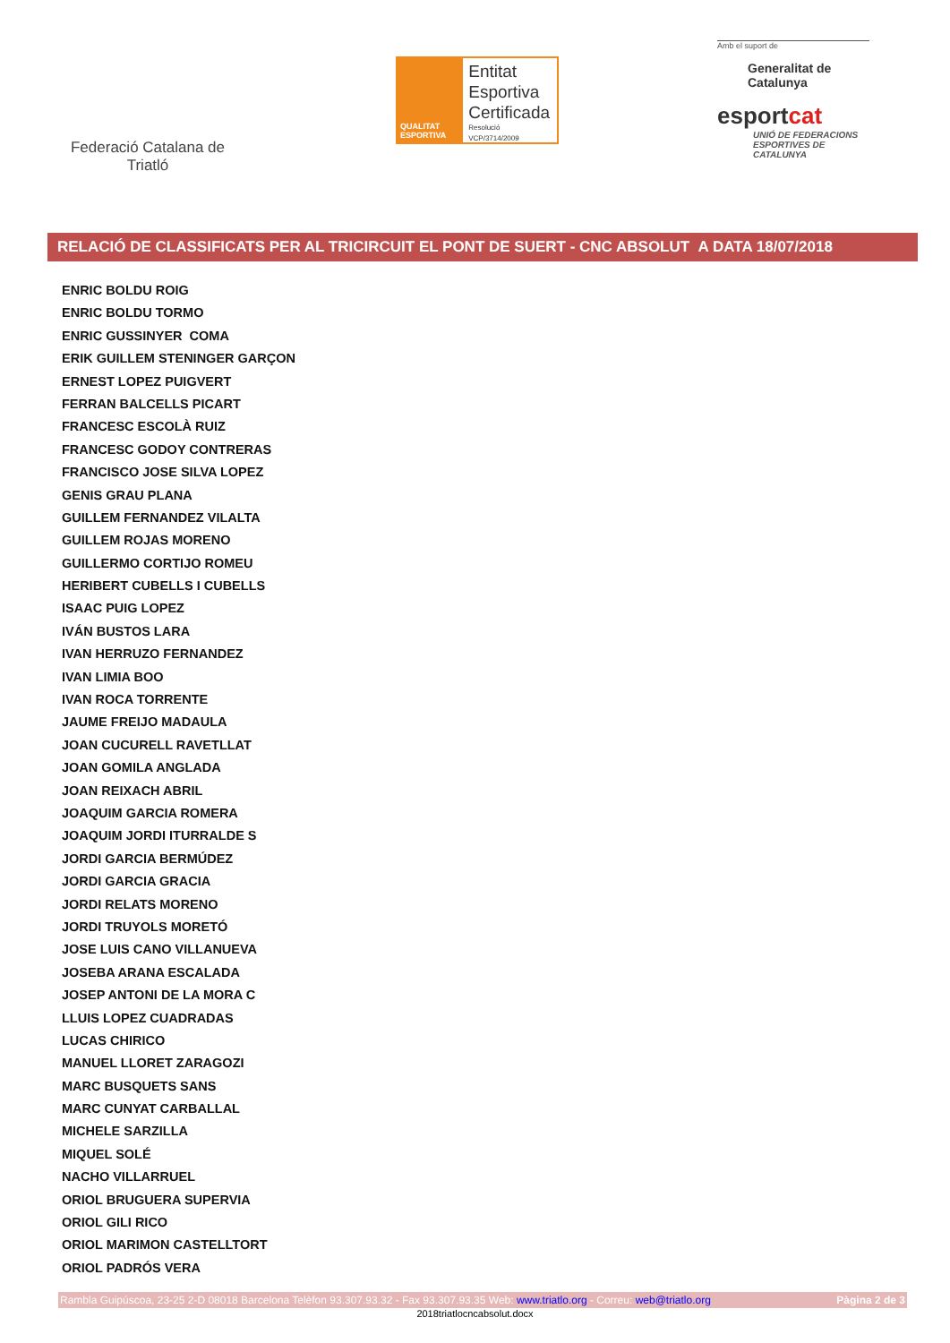Federació Catalana de Triatló
QUALITAT ESPORTIVA
Entitat
Esportiva
Certificada
Resolució VCP/3714/2009
Amb el suport de
Generalitat de Catalunya
esportcat
UNIÓ DE FEDERACIONS ESPORTIVES DE CATALUNYA
RELACIÓ DE CLASSIFICATS PER AL TRICIRCUIT EL PONT DE SUERT - CNC ABSOLUT A DATA 18/07/2018
ENRIC BOLDU ROIG
ENRIC BOLDU TORMO
ENRIC GUSSINYER COMA
ERIK GUILLEM STENINGER GARÇON
ERNEST LOPEZ PUIGVERT
FERRAN BALCELLS PICART
FRANCESC ESCOLÀ RUIZ
FRANCESC GODOY CONTRERAS
FRANCISCO JOSE SILVA LOPEZ
GENIS GRAU PLANA
GUILLEM FERNANDEZ VILALTA
GUILLEM ROJAS MORENO
GUILLERMO CORTIJO ROMEU
HERIBERT CUBELLS I CUBELLS
ISAAC PUIG LOPEZ
IVÁN BUSTOS LARA
IVAN HERRUZO FERNANDEZ
IVAN LIMIA BOO
IVAN ROCA TORRENTE
JAUME FREIJO MADAULA
JOAN CUCURELL RAVETLLAT
JOAN GOMILA ANGLADA
JOAN REIXACH ABRIL
JOAQUIM GARCIA ROMERA
JOAQUIM JORDI ITURRALDE S
JORDI GARCIA BERMÚDEZ
JORDI GARCIA GRACIA
JORDI RELATS MORENO
JORDI TRUYOLS MORETÓ
JOSE LUIS CANO VILLANUEVA
JOSEBA ARANA ESCALADA
JOSEP ANTONI DE LA MORA C
LLUIS LOPEZ CUADRADAS
LUCAS CHIRICO
MANUEL LLORET ZARAGOZI
MARC BUSQUETS SANS
MARC CUNYAT CARBALLAL
MICHELE SARZILLA
MIQUEL SOLÉ
NACHO VILLARRUEL
ORIOL BRUGUERA SUPERVIA
ORIOL GILI RICO
ORIOL MARIMON CASTELLTORT
ORIOL PADRÓS VERA
Rambla Guipúscoa, 23-25 2-D 08018 Barcelona Telèfon 93.307.93.32 - Fax 93.307.93.35 Web: www.triatlo.org - Correu: web@triatlo.org Pàgina 2 de 3
2018triatlocncabsolut.docx